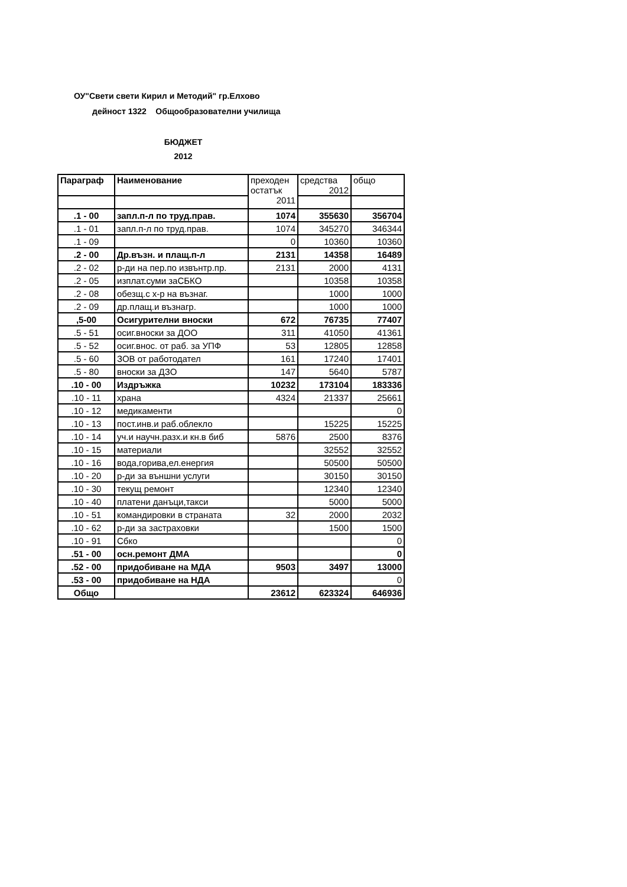ОУ"Свети свети Кирил и Методий" гр.Елхово
дейност 1322 Общообразователни училища
БЮДЖЕТ
2012
| Параграф | Наименование | преходен остатък 2011 | средства 2012 | общо |
| --- | --- | --- | --- | --- |
| .1 - 00 | запл.п-л по труд.прав. | 1074 | 355630 | 356704 |
| .1 - 01 | запл.п-л по труд.прав. | 1074 | 345270 | 346344 |
| .1 - 09 | | 0 | 10360 | 10360 |
| .2 - 00 | Др.възн. и плащ.п-л | 2131 | 14358 | 16489 |
| .2 - 02 | р-ди на пер.по извънтр.пр. | 2131 | 2000 | 4131 |
| .2 - 05 | изплат.суми заСБКО | | 10358 | 10358 |
| .2 - 08 | обезщ.с х-р на възнаг. | | 1000 | 1000 |
| .2 - 09 | др.плащ.и възнагр. | | 1000 | 1000 |
| ,5-00 | Осигурителни вноски | 672 | 76735 | 77407 |
| .5 - 51 | осиг.вноски за ДОО | 311 | 41050 | 41361 |
| .5 - 52 | осиг.внос. от раб. за УПФ | 53 | 12805 | 12858 |
| .5 - 60 | ЗОВ от работодател | 161 | 17240 | 17401 |
| .5 - 80 | вноски за ДЗО | 147 | 5640 | 5787 |
| .10 - 00 | Издръжка | 10232 | 173104 | 183336 |
| .10 - 11 | храна | 4324 | 21337 | 25661 |
| .10 - 12 | медикаменти | | | 0 |
| .10 - 13 | пост.инв.и раб.облекло | | 15225 | 15225 |
| .10 - 14 | уч.и научн.разх.и кн.в биб | 5876 | 2500 | 8376 |
| .10 - 15 | материали | | 32552 | 32552 |
| .10 - 16 | вода,горива,ел.енергия | | 50500 | 50500 |
| .10 - 20 | р-ди за външни услуги | | 30150 | 30150 |
| .10 - 30 | текущ ремонт | | 12340 | 12340 |
| .10 - 40 | платени данъци,такси | | 5000 | 5000 |
| .10 - 51 | командировки в страната | 32 | 2000 | 2032 |
| .10 - 62 | р-ди за застраховки | | 1500 | 1500 |
| .10 - 91 | Сбко | | | 0 |
| .51 - 00 | осн.ремонт ДМА | | | 0 |
| .52 - 00 | придобиване на МДА | 9503 | 3497 | 13000 |
| .53 - 00 | придобиване на НДА | | | 0 |
| Общо | | 23612 | 623324 | 646936 |